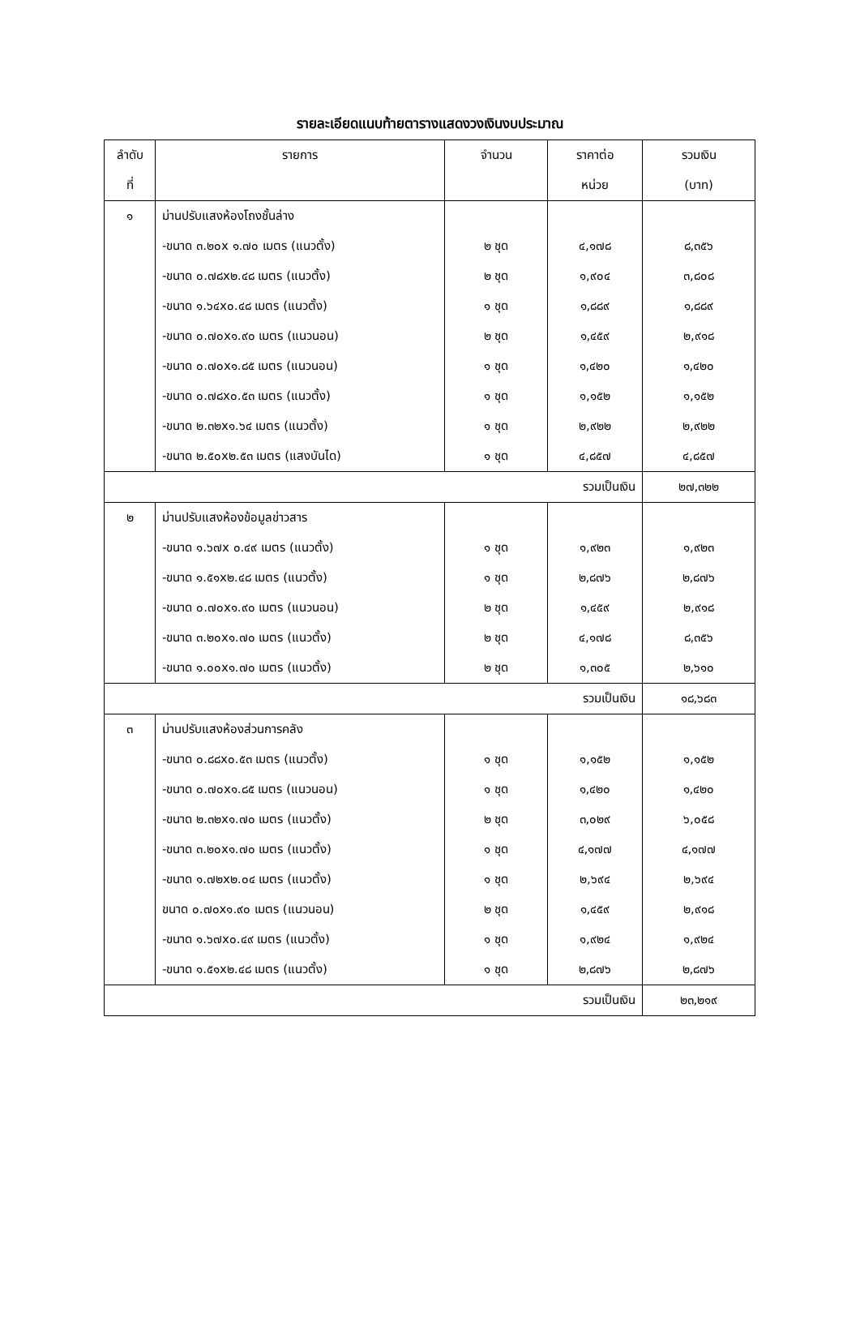รายละเอียดแนบท้ายตารางแสดงวงเงินงบประมาณ
| ลำดับ ที่ | รายการ | จำนวน | ราคาต่อ หน่วย | รวมเงิน (บาท) |
| --- | --- | --- | --- | --- |
| ๑ | ม่านปรับแสงห้องโถงชั้นล่าง | | | |
| | -ขนาด ๓.๒๐x ๑.๗๐ เมตร (แนวตั้ง) | ๒ ชุด | ๔,๑๗๘ | ๘,๓๕๖ |
| | -ขนาด ๐.๗๘x๒.๔๘ เมตร (แนวตั้ง) | ๒ ชุด | ๑,๙๐๔ | ๓,๘๐๘ |
| | -ขนาด ๑.๖๔x๐.๔๘ เมตร (แนวตั้ง) | ๑ ชุด | ๑,๘๘๙ | ๑,๘๘๙ |
| | -ขนาด ๐.๗๐x๑.๙๐ เมตร (แนวนอน) | ๒ ชุด | ๑,๔๕๙ | ๒,๙๑๘ |
| | -ขนาด ๐.๗๐x๑.๘๕ เมตร (แนวนอน) | ๑ ชุด | ๑,๔๒๐ | ๑,๔๒๐ |
| | -ขนาด ๐.๗๘x๐.๕๓ เมตร (แนวตั้ง) | ๑ ชุด | ๑,๑๕๒ | ๑,๑๕๒ |
| | -ขนาด ๒.๓๒x๑.๖๔ เมตร (แนวตั้ง) | ๑ ชุด | ๒,๙๒๒ | ๒,๙๒๒ |
| | -ขนาด ๒.๕๐x๒.๕๓ เมตร (แสงบันได) | ๑ ชุด | ๔,๘๕๗ | ๔,๘๕๗ |
| รวมเป็นเงิน | | | | ๒๗,๓๒๒ |
| ๒ | ม่านปรับแสงห้องข้อมูลข่าวสาร | | | |
| | -ขนาด ๑.๖๗x ๐.๔๙ เมตร (แนวตั้ง) | ๑ ชุด | ๑,๙๒๓ | ๑,๙๒๓ |
| | -ขนาด ๑.๕๑x๒.๔๘ เมตร (แนวตั้ง) | ๑ ชุด | ๒,๘๗๖ | ๒,๘๗๖ |
| | -ขนาด ๐.๗๐x๑.๙๐ เมตร (แนวนอน) | ๒ ชุด | ๑,๔๕๙ | ๒,๙๑๘ |
| | -ขนาด ๓.๒๐x๑.๗๐ เมตร (แนวตั้ง) | ๒ ชุด | ๔,๑๗๘ | ๘,๓๕๖ |
| | -ขนาด ๑.๐๐x๑.๗๐ เมตร (แนวตั้ง) | ๒ ชุด | ๑,๓๐๕ | ๒,๖๑๐ |
| รวมเป็นเงิน | | | | ๑๘,๖๘๓ |
| ๓ | ม่านปรับแสงห้องส่วนการคลัง | | | |
| | -ขนาด ๐.๘๘x๐.๕๓ เมตร (แนวตั้ง) | ๑ ชุด | ๑,๑๕๒ | ๑,๑๕๒ |
| | -ขนาด ๐.๗๐x๑.๘๕ เมตร (แนวนอน) | ๑ ชุด | ๑,๔๒๐ | ๑,๔๒๐ |
| | -ขนาด ๒.๓๒x๑.๗๐ เมตร (แนวตั้ง) | ๒ ชุด | ๓,๐๒๙ | ๖,๐๕๘ |
| | -ขนาด ๓.๒๐x๑.๗๐ เมตร (แนวตั้ง) | ๑ ชุด | ๔,๑๗๗ | ๔,๑๗๗ |
| | -ขนาด ๑.๗๒x๒.๐๔ เมตร (แนวตั้ง) | ๑ ชุด | ๒,๖๙๔ | ๒,๖๙๔ |
| | ขนาด ๐.๗๐x๑.๙๐ เมตร (แนวนอน) | ๒ ชุด | ๑,๔๕๙ | ๒,๙๑๘ |
| | -ขนาด ๑.๖๗x๐.๔๙ เมตร (แนวตั้ง) | ๑ ชุด | ๑,๙๒๔ | ๑,๙๒๔ |
| | -ขนาด ๑.๕๑x๒.๔๘ เมตร (แนวตั้ง) | ๑ ชุด | ๒,๘๗๖ | ๒,๘๗๖ |
| รวมเป็นเงิน | | | | ๒๓,๒๑๙ |